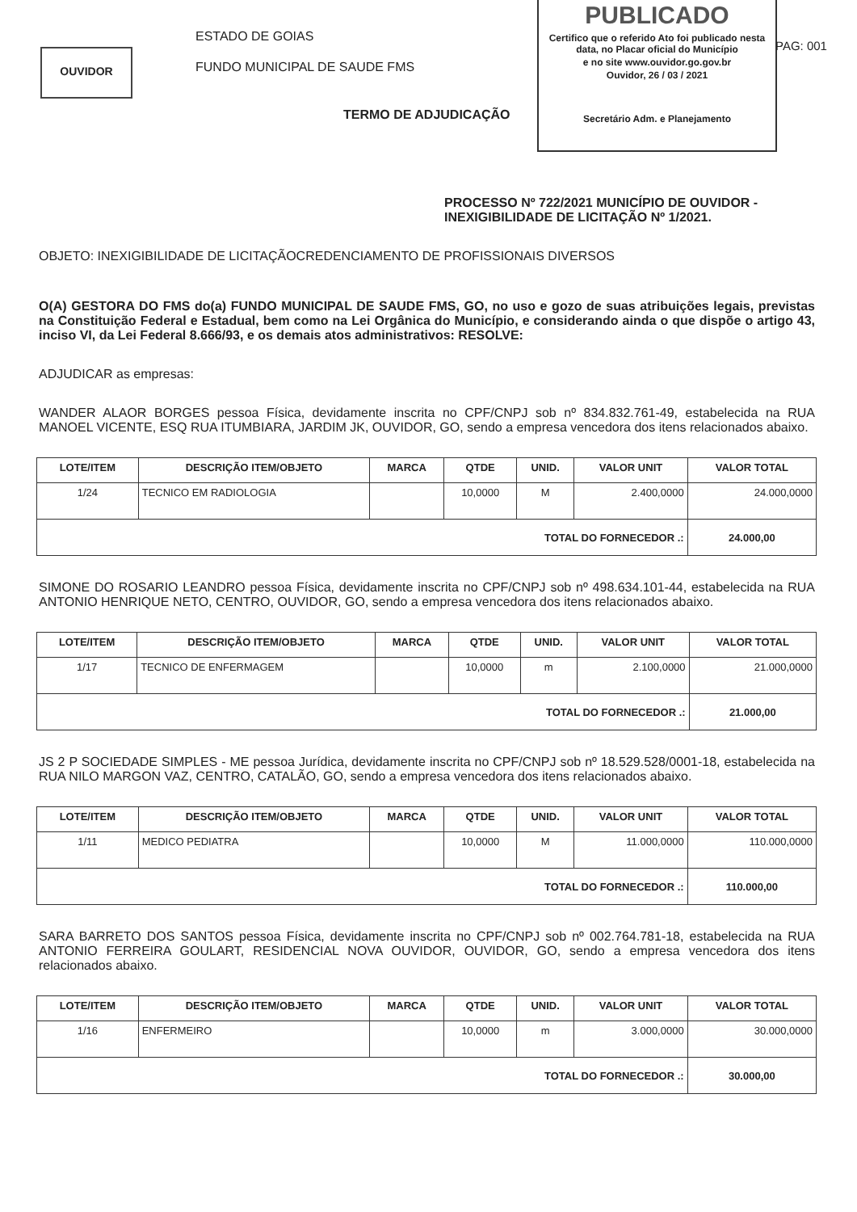OUVIDOR
ESTADO DE GOIAS
FUNDO MUNICIPAL DE SAUDE FMS
PUBLICADO
Certifico que o referido Ato foi publicado nesta data, no Placar oficial do Município
e no site www.ouvidor.go.gov.br
Ouvidor, 26 / 03 / 2021
Secretário Adm. e Planejamento
PAG: 001
TERMO DE ADJUDICAÇÃO
PROCESSO Nº 722/2021 MUNICÍPIO DE OUVIDOR -
INEXIGIBILIDADE DE LICITAÇÃO Nº 1/2021.
OBJETO: INEXIGIBILIDADE DE LICITAÇÃOCREDENCIAMENTO DE PROFISSIONAIS DIVERSOS
O(A) GESTORA DO FMS do(a) FUNDO MUNICIPAL DE SAUDE FMS, GO, no uso e gozo de suas atribuições legais, previstas na Constituição Federal e Estadual, bem como na Lei Orgânica do Município, e considerando ainda o que dispõe o artigo 43, inciso VI, da Lei Federal 8.666/93, e os demais atos administrativos: RESOLVE:
ADJUDICAR as empresas:
WANDER ALAOR BORGES pessoa Física, devidamente inscrita no CPF/CNPJ sob nº 834.832.761-49, estabelecida na RUA MANOEL VICENTE, ESQ RUA ITUMBIARA, JARDIM JK, OUVIDOR, GO, sendo a empresa vencedora dos itens relacionados abaixo.
| LOTE/ITEM | DESCRIÇÃO ITEM/OBJETO | MARCA | QTDE | UNID. | VALOR UNIT | VALOR TOTAL |
| --- | --- | --- | --- | --- | --- | --- |
| 1/24 | TECNICO EM RADIOLOGIA | | 10,0000 | M | 2.400,0000 | 24.000,0000 |
| TOTAL DO FORNECEDOR .: | | | | | | 24.000,00 |
SIMONE DO ROSARIO LEANDRO pessoa Física, devidamente inscrita no CPF/CNPJ sob nº 498.634.101-44, estabelecida na RUA ANTONIO HENRIQUE NETO, CENTRO, OUVIDOR, GO, sendo a empresa vencedora dos itens relacionados abaixo.
| LOTE/ITEM | DESCRIÇÃO ITEM/OBJETO | MARCA | QTDE | UNID. | VALOR UNIT | VALOR TOTAL |
| --- | --- | --- | --- | --- | --- | --- |
| 1/17 | TECNICO DE ENFERMAGEM | | 10,0000 | m | 2.100,0000 | 21.000,0000 |
| TOTAL DO FORNECEDOR .: | | | | | | 21.000,00 |
JS 2 P SOCIEDADE SIMPLES - ME pessoa Jurídica, devidamente inscrita no CPF/CNPJ sob nº 18.529.528/0001-18, estabelecida na RUA NILO MARGON VAZ, CENTRO, CATALÃO, GO, sendo a empresa vencedora dos itens relacionados abaixo.
| LOTE/ITEM | DESCRIÇÃO ITEM/OBJETO | MARCA | QTDE | UNID. | VALOR UNIT | VALOR TOTAL |
| --- | --- | --- | --- | --- | --- | --- |
| 1/11 | MEDICO PEDIATRA | | 10,0000 | M | 11.000,0000 | 110.000,0000 |
| TOTAL DO FORNECEDOR .: | | | | | | 110.000,00 |
SARA BARRETO DOS SANTOS pessoa Física, devidamente inscrita no CPF/CNPJ sob nº 002.764.781-18, estabelecida na RUA ANTONIO FERREIRA GOULART, RESIDENCIAL NOVA OUVIDOR, OUVIDOR, GO, sendo a empresa vencedora dos itens relacionados abaixo.
| LOTE/ITEM | DESCRIÇÃO ITEM/OBJETO | MARCA | QTDE | UNID. | VALOR UNIT | VALOR TOTAL |
| --- | --- | --- | --- | --- | --- | --- |
| 1/16 | ENFERMEIRO | | 10,0000 | m | 3.000,0000 | 30.000,0000 |
| TOTAL DO FORNECEDOR .: | | | | | | 30.000,00 |